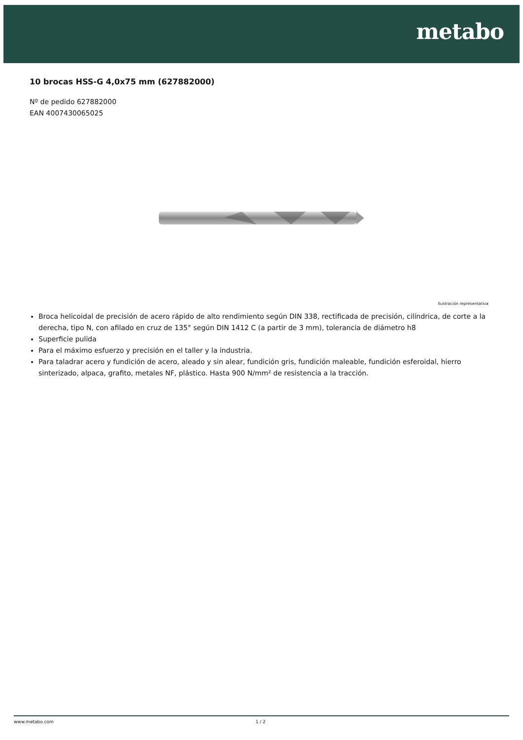metabo
10 brocas HSS-G 4,0x75 mm (627882000)
Nº de pedido 627882000
EAN 4007430065025
Ilustración representativa
Broca helicoidal de precisión de acero rápido de alto rendimiento según DIN 338, rectificada de precisión, cilíndrica, de corte a la derecha, tipo N, con afilado en cruz de 135° según DIN 1412 C (a partir de 3 mm), tolerancia de diámetro h8
Superficie pulida
Para el máximo esfuerzo y precisión en el taller y la industria.
Para taladrar acero y fundición de acero, aleado y sin alear, fundición gris, fundición maleable, fundición esferoidal, hierro sinterizado, alpaca, grafito, metales NF, plástico. Hasta 900 N/mm² de resistencia a la tracción.
www.metabo.com 1 / 2